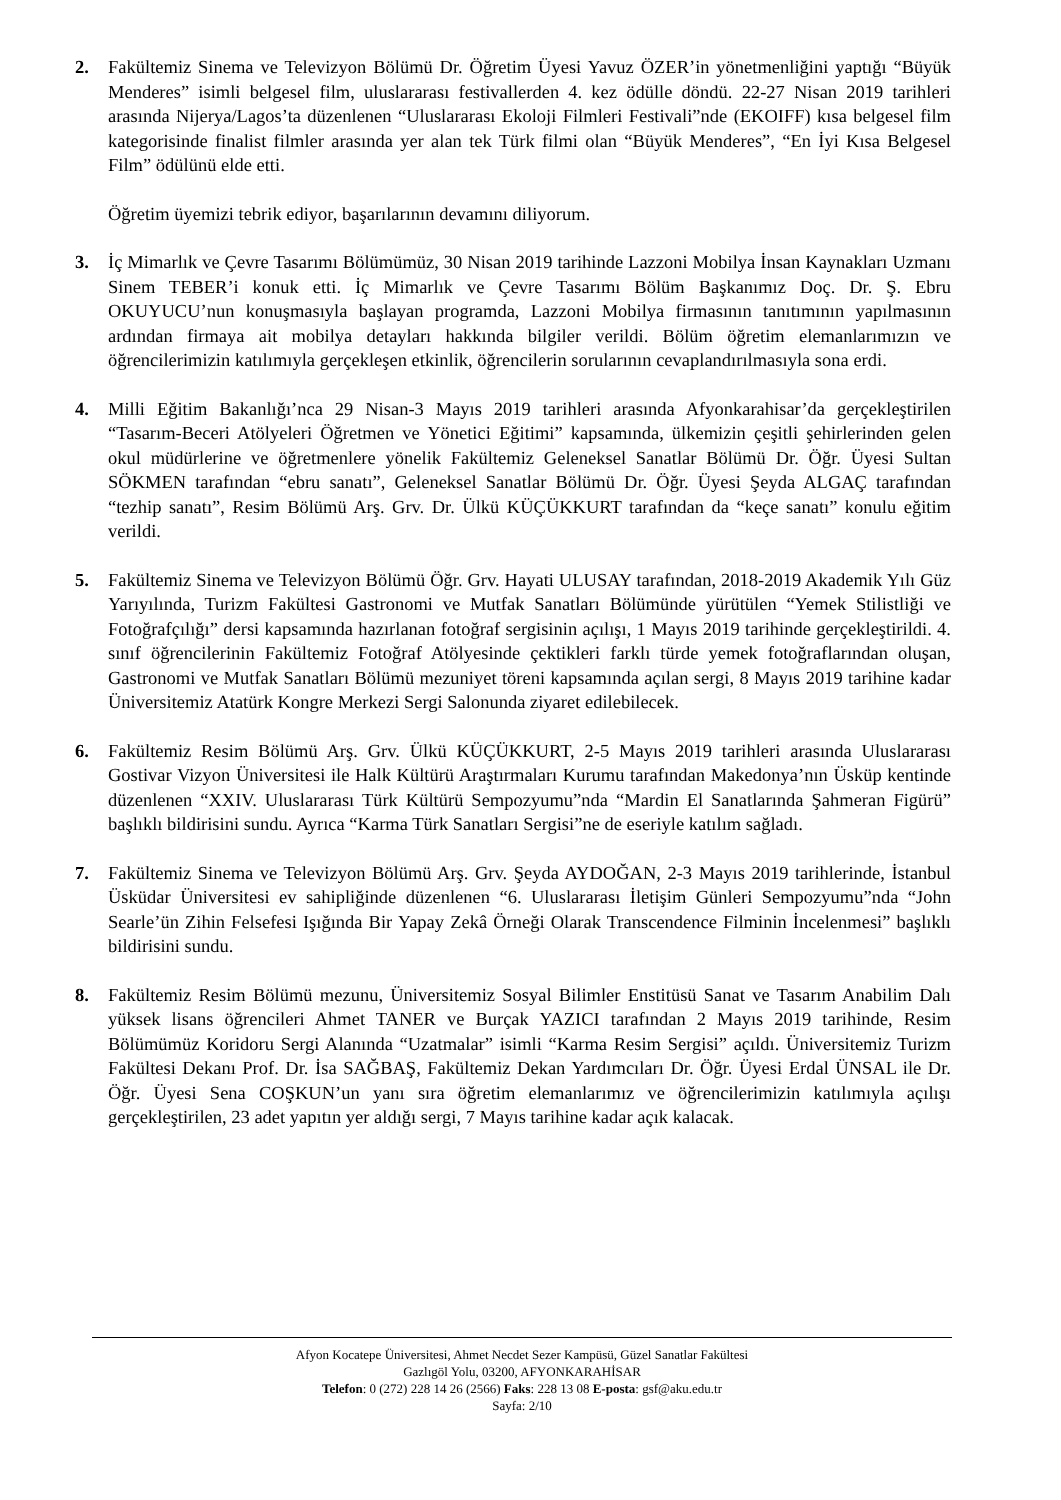2. Fakültemiz Sinema ve Televizyon Bölümü Dr. Öğretim Üyesi Yavuz ÖZER’in yönetmenliğini yaptığı “Büyük Menderes” isimli belgesel film, uluslararası festivallerden 4. kez ödülle döndü. 22-27 Nisan 2019 tarihleri arasında Nijerya/Lagos’ta düzenlenen “Uluslararası Ekoloji Filmleri Festivali”nde (EKOIFF) kısa belgesel film kategorisinde finalist filmler arasında yer alan tek Türk filmi olan “Büyük Menderes”, “En İyi Kısa Belgesel Film” ödülünü elde etti.
Öğretim üyemizi tebrik ediyor, başarılarının devamını diliyorum.
3. İç Mimarlık ve Çevre Tasarımı Bölümümüz, 30 Nisan 2019 tarihinde Lazzoni Mobilya İnsan Kaynakları Uzmanı Sinem TEBER’i konuk etti. İç Mimarlık ve Çevre Tasarımı Bölüm Başkanımız Doç. Dr. Ş. Ebru OKUYUCU’nun konuşmasıyla başlayan programda, Lazzoni Mobilya firmasının tanıtımının yapılmasının ardından firmaya ait mobilya detayları hakkında bilgiler verildi. Bölüm öğretim elemanlarımızın ve öğrencilerimizin katılımıyla gerçekleşen etkinlik, öğrencilerin sorularının cevaplandırılmasıyla sona erdi.
4. Milli Eğitim Bakanlığı’nca 29 Nisan-3 Mayıs 2019 tarihleri arasında Afyonkarahisar’da gerçekleştirilen “Tasarım-Beceri Atölyeleri Öğretmen ve Yönetici Eğitimi” kapsamında, ülkemizin çeşitli şehirlerinden gelen okul müdürlerine ve öğretmenlere yönelik Fakültemiz Geleneksel Sanatlar Bölümü Dr. Öğr. Üyesi Sultan SÖKMEN tarafından “ebru sanatı”, Geleneksel Sanatlar Bölümü Dr. Öğr. Üyesi Şeyda ALGAÇ tarafından “tezhip sanatı”, Resim Bölümü Arş. Grv. Dr. Ülkü KÜÇÜKKURT tarafından da “keçe sanatı” konulu eğitim verildi.
5. Fakültemiz Sinema ve Televizyon Bölümü Öğr. Grv. Hayati ULUSAY tarafından, 2018-2019 Akademik Yılı Güz Yarıyılında, Turizm Fakültesi Gastronomi ve Mutfak Sanatları Bölümünde yürütülen “Yemek Stilistliği ve Fotoğrafçılığı” dersi kapsamında hazırlanan fotoğraf sergisinin açılışı, 1 Mayıs 2019 tarihinde gerçekleştirildi. 4. sınıf öğrencilerinin Fakültemiz Fotoğraf Atölyesinde çektikleri farklı türde yemek fotoğraflarından oluşan, Gastronomi ve Mutfak Sanatları Bölümü mezuniyet töreni kapsamında açılan sergi, 8 Mayıs 2019 tarihine kadar Üniversitemiz Atatürk Kongre Merkezi Sergi Salonunda ziyaret edilebilecek.
6. Fakültemiz Resim Bölümü Arş. Grv. Ülkü KÜÇÜKKURT, 2-5 Mayıs 2019 tarihleri arasında Uluslararası Gostivar Vizyon Üniversitesi ile Halk Kültürü Araştırmaları Kurumu tarafından Makedonya’nın Üsküp kentinde düzenlenen “XXIV. Uluslararası Türk Kültürü Sempozyumu”nda “Mardin El Sanatlarında Şahmeran Figürü” başlıklı bildirisini sundu. Ayrıca “Karma Türk Sanatları Sergisi”ne de eseriyle katılım sağladı.
7. Fakültemiz Sinema ve Televizyon Bölümü Arş. Grv. Şeyda AYDOĞAN, 2-3 Mayıs 2019 tarihlerinde, İstanbul Üsküdar Üniversitesi ev sahipliğinde düzenlenen “6. Uluslararası İletişim Günleri Sempozyumu”nda “John Searle’ün Zihin Felsefesi Işığında Bir Yapay Zekâ Örneği Olarak Transcendence Filminin İncelenmesi” başlıklı bildirisini sundu.
8. Fakültemiz Resim Bölümü mezunu, Üniversitemiz Sosyal Bilimler Enstitüsü Sanat ve Tasarım Anabilim Dalı yüksek lisans öğrencileri Ahmet TANER ve Burçak YAZICI tarafından 2 Mayıs 2019 tarihinde, Resim Bölümümüz Koridoru Sergi Alanında “Uzatmalar” isimli “Karma Resim Sergisi” açıldı. Üniversitemiz Turizm Fakültesi Dekanı Prof. Dr. İsa SAĞBAŞ, Fakültemiz Dekan Yardımcıları Dr. Öğr. Üyesi Erdal ÜNSAL ile Dr. Öğr. Üyesi Sena COŞKUN’un yanı sıra öğretim elemanlarımız ve öğrencilerimizin katılımıyla açılışı gerçekleştirilen, 23 adet yapıtın yer aldığı sergi, 7 Mayıs tarihine kadar açık kalacak.
Afyon Kocatepe Üniversitesi, Ahmet Necdet Sezer Kampüsü, Güzel Sanatlar Fakültesi
Gazlıgöl Yolu, 03200, AFYONKARAHİSAR
Telefon: 0 (272) 228 14 26 (2566) Faks: 228 13 08 E-posta: gsf@aku.edu.tr
Sayfa: 2/10